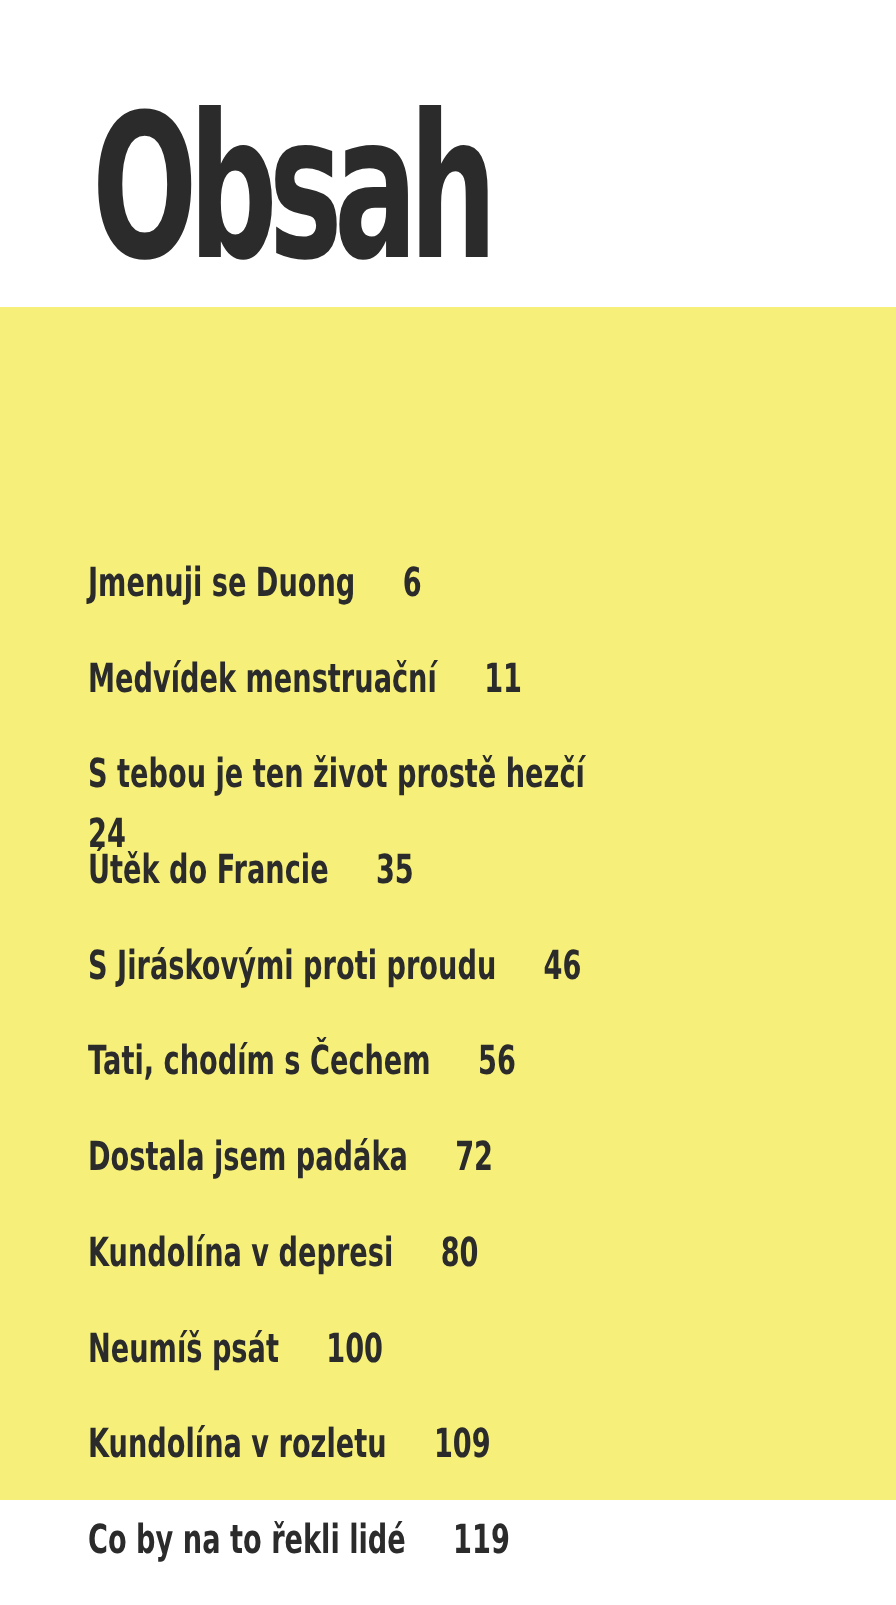Obsah
Jmenuji se Duong 6
Medvídek menstruační 11
S tebou je ten život prostě hezčí 24
Útěk do Francie 35
S Jiráskovými proti proudu 46
Tati, chodím s Čechem 56
Dostala jsem padáka 72
Kundolína v depresi 80
Neumíš psát 100
Kundolína v rozletu 109
Co by na to řekli lidé 119